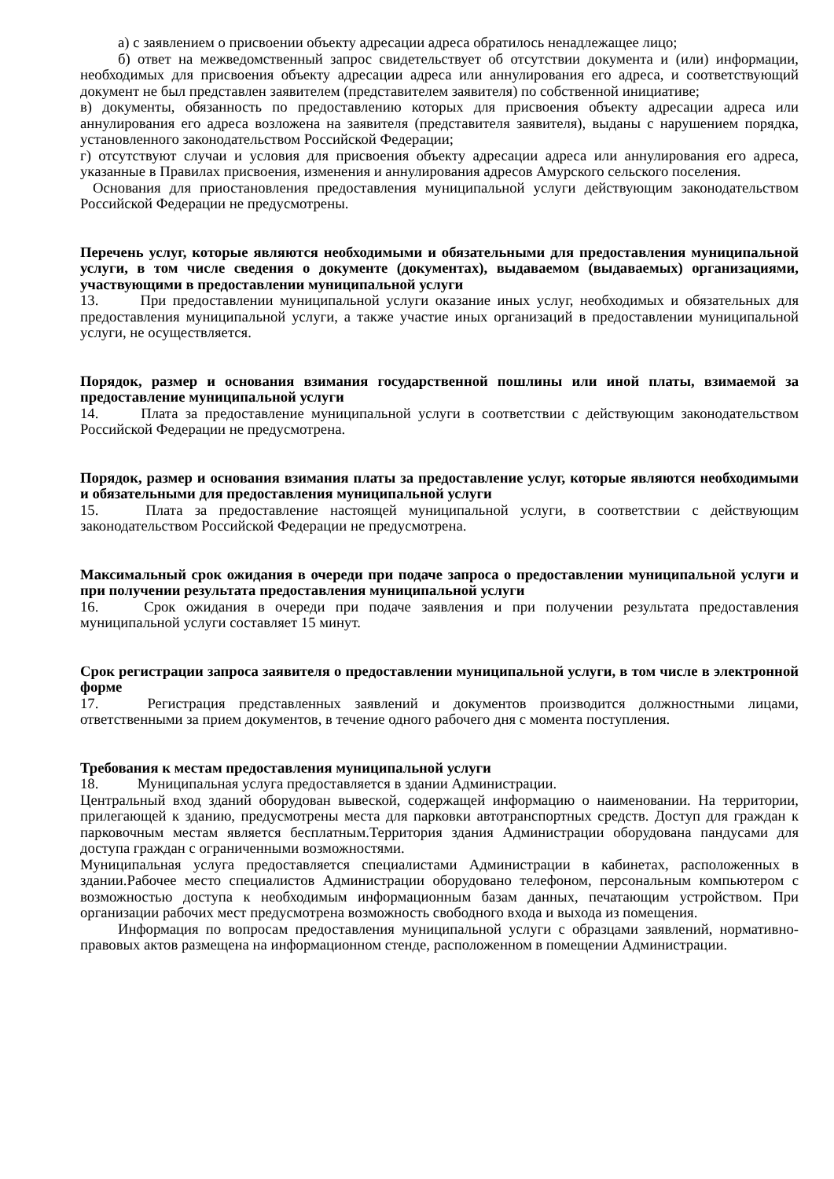а) с заявлением о присвоении объекту адресации адреса обратилось ненадлежащее лицо;
б) ответ на межведомственный запрос свидетельствует об отсутствии документа и (или) информации, необходимых для присвоения объекту адресации адреса или аннулирования его адреса, и соответствующий документ не был представлен заявителем (представителем заявителя) по собственной инициативе;
в) документы, обязанность по предоставлению которых для присвоения объекту адресации адреса или аннулирования его адреса возложена на заявителя (представителя заявителя), выданы с нарушением порядка, установленного законодательством Российской Федерации;
г) отсутствуют случаи и условия для присвоения объекту адресации адреса или аннулирования его адреса, указанные в Правилах присвоения, изменения и аннулирования адресов Амурского сельского поселения.
Основания для приостановления предоставления муниципальной услуги действующим законодательством Российской Федерации не предусмотрены.
Перечень услуг, которые являются необходимыми и обязательными для предоставления муниципальной услуги, в том числе сведения о документе (документах), выдаваемом (выдаваемых) организациями, участвующими в предоставлении муниципальной услуги
13. При предоставлении муниципальной услуги оказание иных услуг, необходимых и обязательных для предоставления муниципальной услуги, а также участие иных организаций в предоставлении муниципальной услуги, не осуществляется.
Порядок, размер и основания взимания государственной пошлины или иной платы, взимаемой за предоставление муниципальной услуги
14. Плата за предоставление муниципальной услуги в соответствии с действующим законодательством Российской Федерации не предусмотрена.
Порядок, размер и основания взимания платы за предоставление услуг, которые являются необходимыми и обязательными для предоставления муниципальной услуги
15. Плата за предоставление настоящей муниципальной услуги, в соответствии с действующим законодательством Российской Федерации не предусмотрена.
Максимальный срок ожидания в очереди при подаче запроса о предоставлении муниципальной услуги и при получении результата предоставления муниципальной услуги
16. Срок ожидания в очереди при подаче заявления и при получении результата предоставления муниципальной услуги составляет 15 минут.
Срок регистрации запроса заявителя о предоставлении муниципальной услуги, в том числе в электронной форме
17. Регистрация представленных заявлений и документов производится должностными лицами, ответственными за прием документов, в течение одного рабочего дня с момента поступления.
Требования к местам предоставления муниципальной услуги
18. Муниципальная услуга предоставляется в здании Администрации.
Центральный вход зданий оборудован вывеской, содержащей информацию о наименовании. На территории, прилегающей к зданию, предусмотрены места для парковки автотранспортных средств. Доступ для граждан к парковочным местам является бесплатным.Территория здания Администрации оборудована пандусами для доступа граждан с ограниченными возможностями.
Муниципальная услуга предоставляется специалистами Администрации в кабинетах, расположенных в здании.Рабочее место специалистов Администрации оборудовано телефоном, персональным компьютером с возможностью доступа к необходимым информационным базам данных, печатающим устройством. При организации рабочих мест предусмотрена возможность свободного входа и выхода из помещения.
Информация по вопросам предоставления муниципальной услуги с образцами заявлений, нормативно-правовых актов размещена на информационном стенде, расположенном в помещении Администрации.